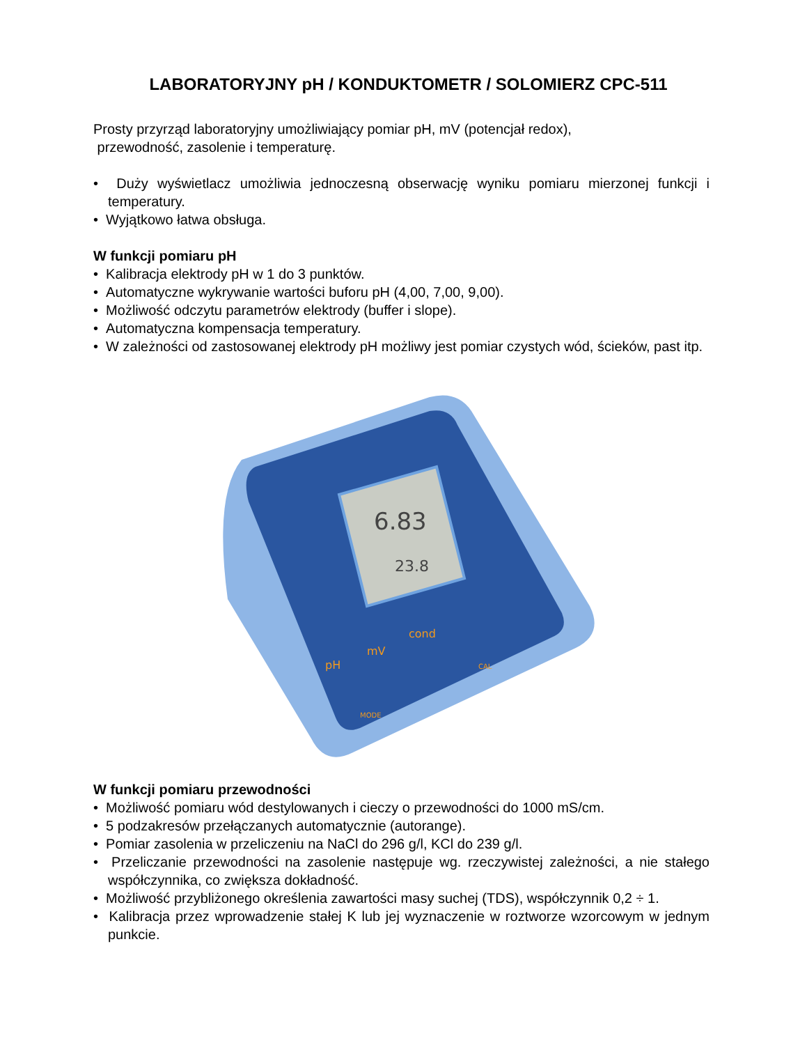LABORATORYJNY pH / KONDUKTOMETR / SOLOMIERZ CPC-511
Prosty przyrząd laboratoryjny umożliwiający pomiar pH, mV (potencjał redox),
przewodność, zasolenie i temperaturę.
• Duży wyświetlacz umożliwia jednoczesną obserwację wyniku pomiaru mierzonej funkcji i temperatury.
• Wyjątkowo łatwa obsługa.
W funkcji pomiaru pH
• Kalibracja elektrody pH w 1 do 3 punktów.
• Automatyczne wykrywanie wartości buforu pH (4,00, 7,00, 9,00).
• Możliwość odczytu parametrów elektrody (buffer i slope).
• Automatyczna kompensacja temperatury.
• W zależności od zastosowanej elektrody pH możliwy jest pomiar czystych wód, ścieków, past itp.
6.83
23.8
pH
mV
cond
MODE
CAL
W funkcji pomiaru przewodności
• Możliwość pomiaru wód destylowanych i cieczy o przewodności do 1000 mS/cm.
• 5 podzakresów przełączanych automatycznie (autorange).
• Pomiar zasolenia w przeliczeniu na NaCl do 296 g/l, KCl do 239 g/l.
• Przeliczanie przewodności na zasolenie następuje wg. rzeczywistej zależności, a nie stałego współczynnika, co zwiększa dokładność.
• Możliwość przybliżonego określenia zawartości masy suchej (TDS), współczynnik 0,2 ÷ 1.
• Kalibracja przez wprowadzenie stałej K lub jej wyznaczenie w roztworze wzorcowym w jednym punkcie.